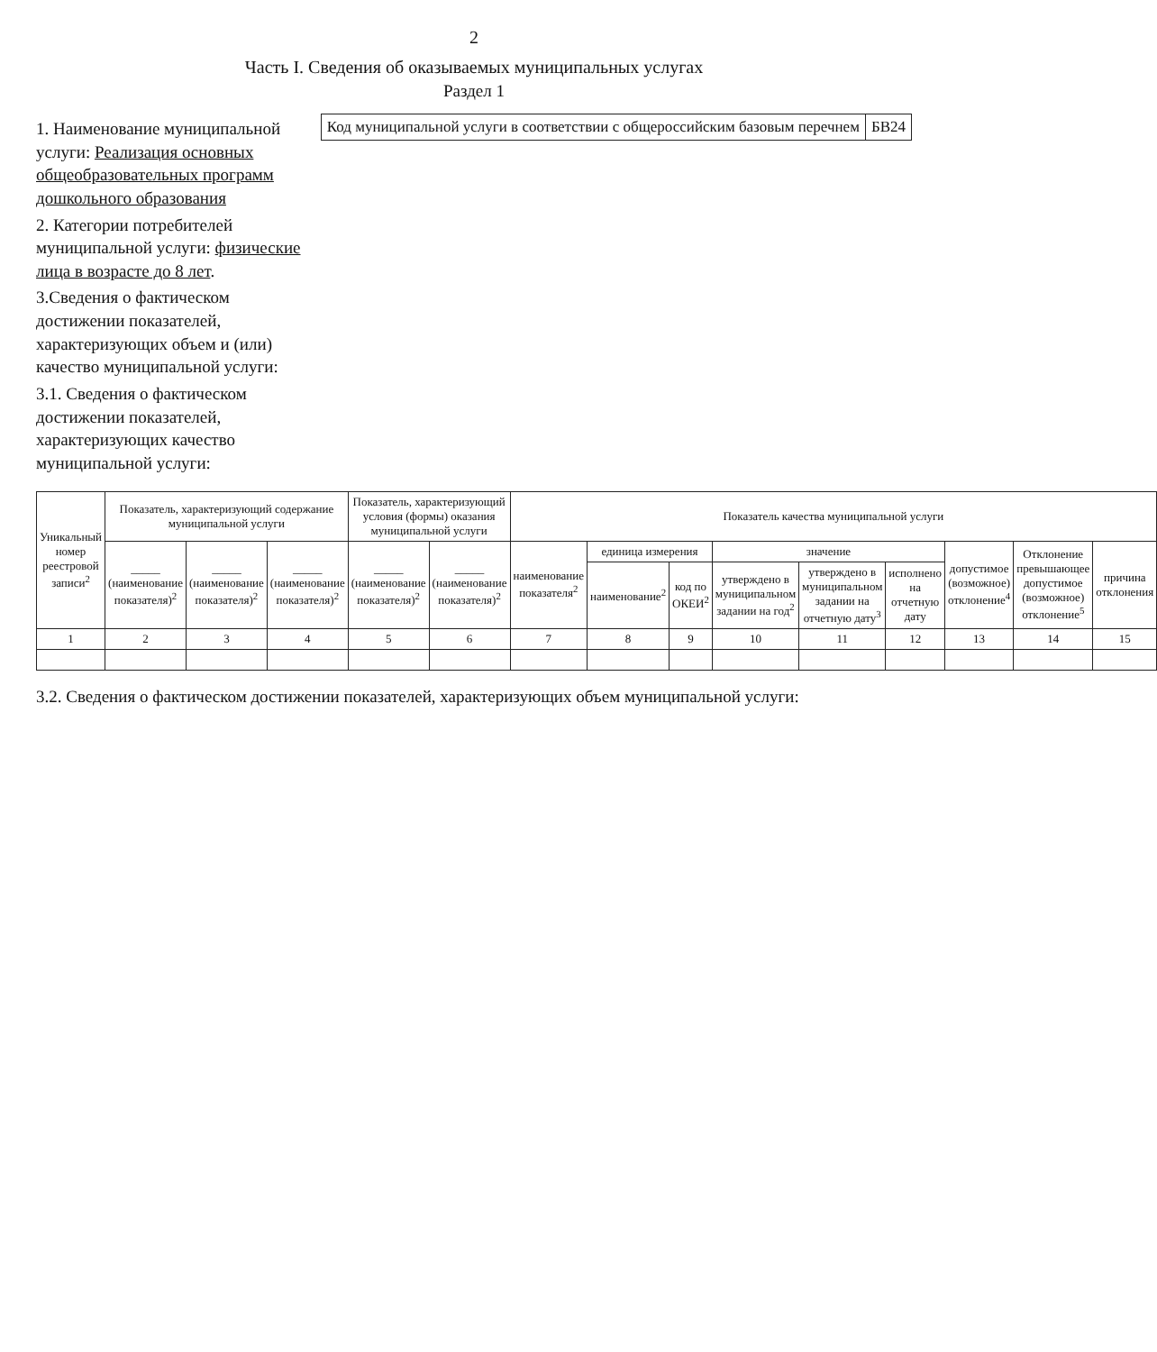2
Часть I. Сведения об оказываемых муниципальных услугах
Раздел 1
1. Наименование муниципальной услуги: Реализация основных общеобразовательных программ дошкольного образования
2. Категории потребителей муниципальной услуги: физические лица в возрасте до 8 лет.
3.Сведения о фактическом достижении показателей, характеризующих объем и (или) качество муниципальной услуги:
3.1. Сведения о фактическом достижении показателей, характеризующих качество муниципальной услуги:
| Код муниципальной услуги в соответствии с общероссийским базовым перечнем | БВ24 |
| Уникальный номер реестровой записи<sup>2</sup> | Показатель, характеризующий содержание муниципальной услуги | | | Показатель, характеризующий условия (формы) оказания муниципальной услуги | | Показатель качества муниципальной услуги | | | | | | | | |
| --- | --- | --- | --- | --- | --- | --- | --- | --- | --- | --- | --- | --- | --- | --- |
| | _____ (наименование показателя)<sup>2</sup> | _____ (наименование показателя)<sup>2</sup> | _____ (наименование показателя)<sup>2</sup> | _____ (наименование показателя)<sup>2</sup> | _____ (наименование показателя)<sup>2</sup> | наименование показателя<sup>2</sup> | единица измерения | | значение | | | допустимое (возможное) отклонение<sup>4</sup> | Отклонение превышающее допустимое (возможное) отклонение<sup>5</sup> | причина отклонения |
| | | | | | | | наименование<sup>2</sup> | код по ОКЕИ<sup>2</sup> | утверждено в муниципальном задании на год<sup>2</sup> | утверждено в муниципальном задании на отчетную дату<sup>3</sup> | исполнено на отчетную дату | | | |
| 1 | 2 | 3 | 4 | 5 | 6 | 7 | 8 | 9 | 10 | 11 | 12 | 13 | 14 | 15 |
3.2. Сведения о фактическом достижении показателей, характеризующих объем муниципальной услуги: